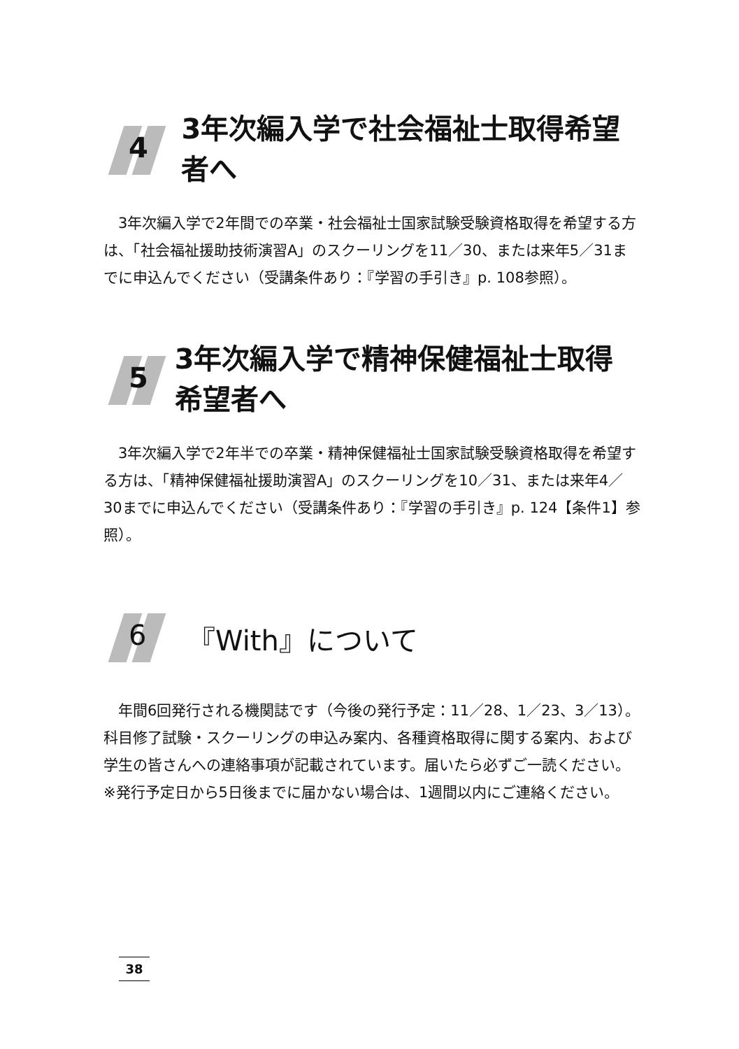4
3年次編入学で社会福祉士取得希望者へ
3年次編入学で2年間での卒業・社会福祉士国家試験受験資格取得を希望する方は、「社会福祉援助技術演習A」のスクーリングを11／30、または来年5／31までに申込んでください（受講条件あり：『学習の手引き』p. 108参照）。
5
3年次編入学で精神保健福祉士取得希望者へ
3年次編入学で2年半での卒業・精神保健福祉士国家試験受験資格取得を希望する方は、「精神保健福祉援助演習A」のスクーリングを10／31、または来年4／30までに申込んでください（受講条件あり：『学習の手引き』p. 124【条件1】参照）。
6
『With』について
年間6回発行される機関誌です（今後の発行予定：11／28、1／23、3／13）。科目修了試験・スクーリングの申込み案内、各種資格取得に関する案内、および学生の皆さんへの連絡事項が記載されています。届いたら必ずご一読ください。
※発行予定日から5日後までに届かない場合は、1週間以内にご連絡ください。
38